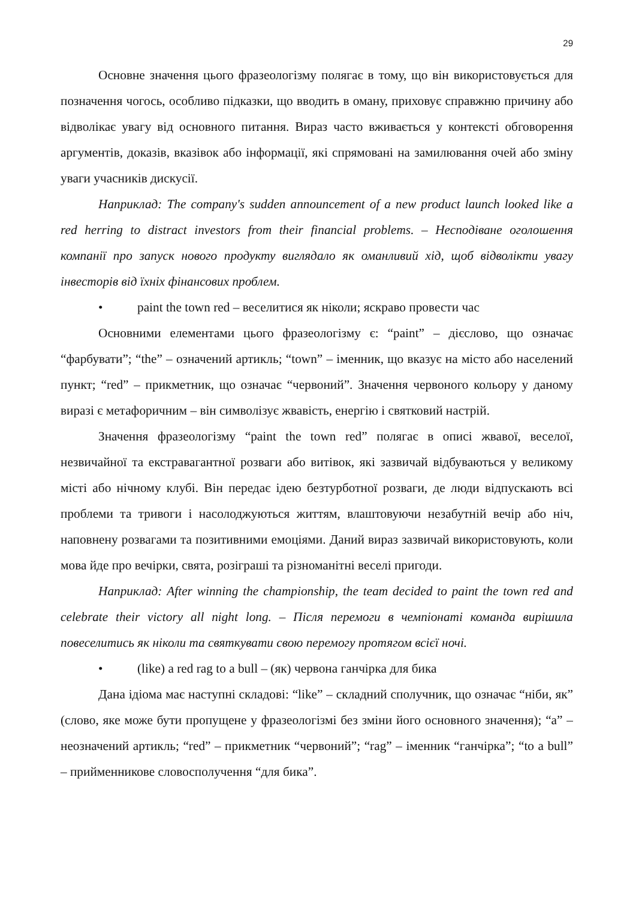29
Основне значення цього фразеологізму полягає в тому, що він використовується для позначення чогось, особливо підказки, що вводить в оману, приховує справжню причину або відволікає увагу від основного питання. Вираз часто вживається у контексті обговорення аргументів, доказів, вказівок або інформації, які спрямовані на замилювання очей або зміну уваги учасників дискусії.
Наприклад: The company's sudden announcement of a new product launch looked like a red herring to distract investors from their financial problems. – Несподіване оголошення компанії про запуск нового продукту виглядало як оманливий хід, щоб відволікти увагу інвесторів від їхніх фінансових проблем.
• paint the town red – веселитися як ніколи; яскраво провести час
Основними елементами цього фразеологізму є: “paint” – дієслово, що означає “фарбувати”; “the” – означений артикль; “town” – іменник, що вказує на місто або населений пункт; “red” – прикметник, що означає “червоний”. Значення червоного кольору у даному виразі є метафоричним – він символізує жвавість, енергію і святковий настрій.
Значення фразеологізму “paint the town red” полягає в описі жвавої, веселої, незвичайної та екстравагантної розваги або витівок, які зазвичай відбуваються у великому місті або нічному клубі. Він передає ідею безтурботної розваги, де люди відпускають всі проблеми та тривоги і насолоджуються життям, влаштовуючи незабутній вечір або ніч, наповнену розвагами та позитивними емоціями. Даний вираз зазвичай використовують, коли мова йде про вечірки, свята, розіграші та різноманітні веселі пригоди.
Наприклад: After winning the championship, the team decided to paint the town red and celebrate their victory all night long. – Після перемоги в чемпіонаті команда вирішила повеселитись як ніколи та святкувати свою перемогу протягом всієї ночі.
• (like) a red rag to a bull – (як) червона ганчірка для бика
Дана ідіома має наступні складові: “like” – складний сполучник, що означає “ніби, як” (слово, яке може бути пропущене у фразеологізмі без зміни його основного значення); “a” – неозначений артикль; “red” – прикметник “червоний”; “rag” – іменник “ганчірка”; “to a bull” – прийменникове словосполучення “для бика”.